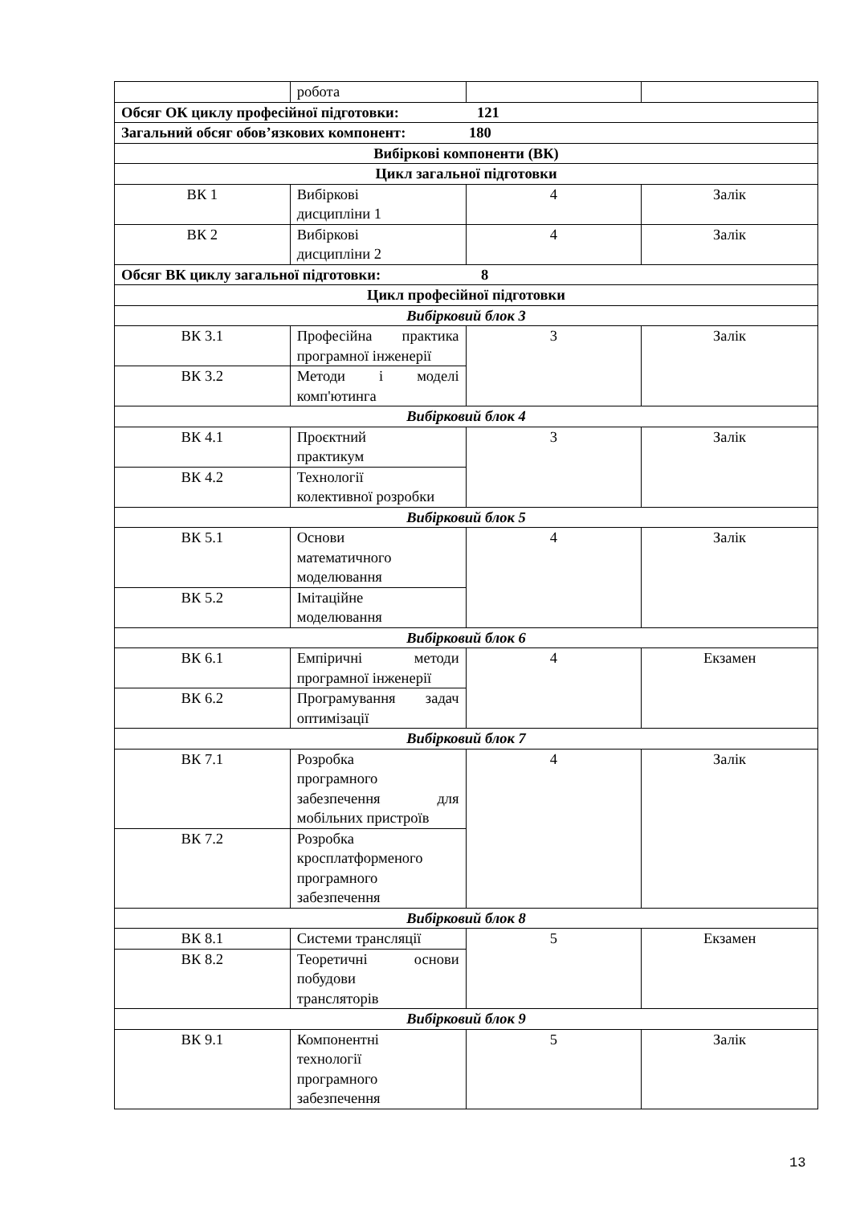| | робота | | |
| Обсяг ОК циклу професійної підготовки: 121 | | | |
| Загальний обсяг обов’язкових компонент: 180 | | | |
| Вибіркові компоненти (ВК) | | | |
| Цикл загальної підготовки | | | |
| ВК 1 | Вибіркові дисципліни 1 | 4 | Залік |
| ВК 2 | Вибіркові дисципліни 2 | 4 | Залік |
| Обсяг ВК циклу загальної підготовки: 8 | | | |
| Цикл професійної підготовки | | | |
| Вибірковий блок 3 | | | |
| ВК 3.1 | Професійна практика програмної інженерії | 3 | Залік |
| ВК 3.2 | Методи і моделі комп'ютинга | | |
| Вибірковий блок 4 | | | |
| ВК 4.1 | Проєктний практикум | 3 | Залік |
| ВК 4.2 | Технології колективної розробки | | |
| Вибірковий блок 5 | | | |
| ВК 5.1 | Основи математичного моделювання | 4 | Залік |
| ВК 5.2 | Імітаційне моделювання | | |
| Вибірковий блок 6 | | | |
| ВК 6.1 | Емпіричні методи програмної інженерії | 4 | Екзамен |
| ВК 6.2 | Програмування задач оптимізації | | |
| Вибірковий блок 7 | | | |
| ВК 7.1 | Розробка програмного забезпечення для мобільних пристроїв | 4 | Залік |
| ВК 7.2 | Розробка кросплатформеного програмного забезпечення | | |
| Вибірковий блок 8 | | | |
| ВК 8.1 | Системи трансляції | 5 | Екзамен |
| ВК 8.2 | Теоретичні основи побудови трансляторів | | |
| Вибірковий блок 9 | | | |
| ВК 9.1 | Компонентні технології програмного забезпечення | 5 | Залік |
13